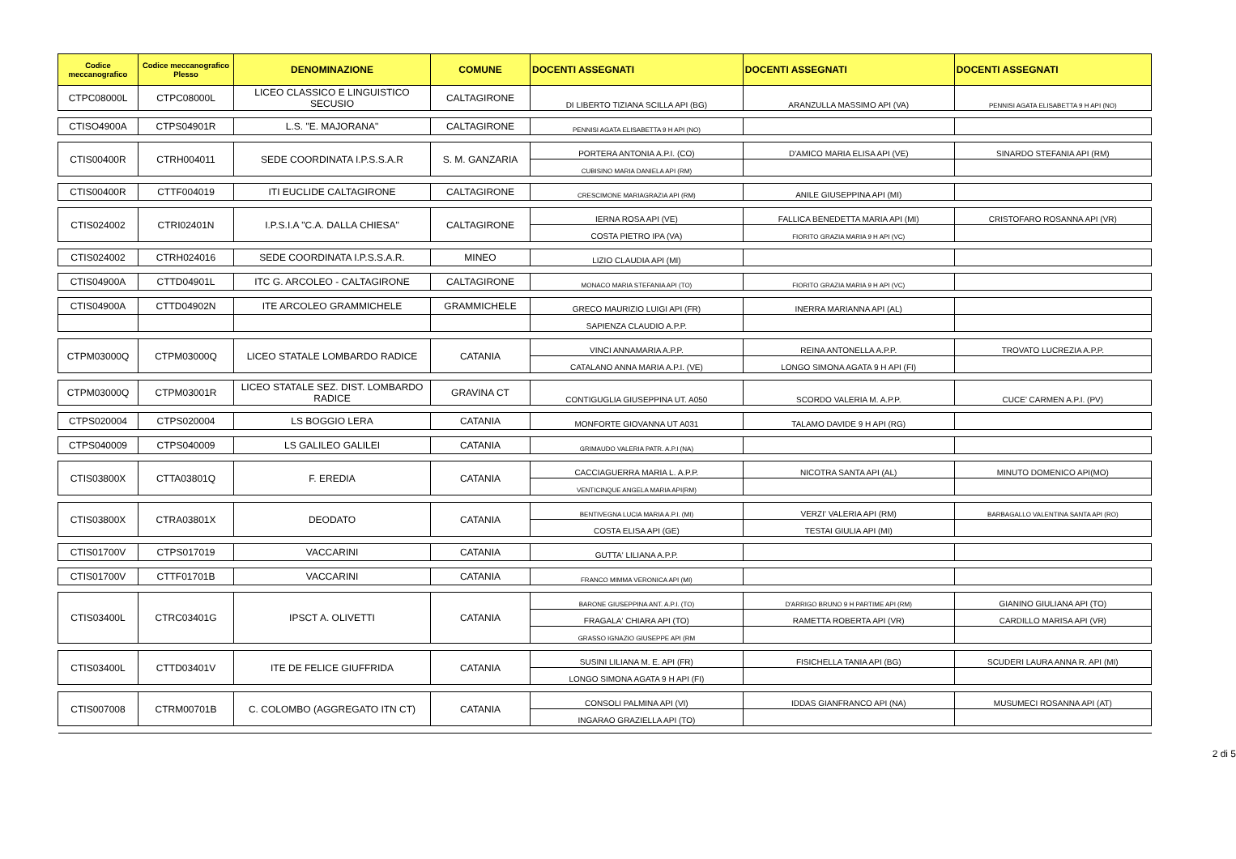| Codice meccanografico | Codice meccanografico Plesso | DENOMINAZIONE | COMUNE | DOCENTI ASSEGNATI | DOCENTI ASSEGNATI | DOCENTI ASSEGNATI |
| --- | --- | --- | --- | --- | --- | --- |
| CTPC08000L | CTPC08000L | LICEO CLASSICO E LINGUISTICO SECUSIO | CALTAGIRONE | DI LIBERTO TIZIANA SCILLA API (BG) | ARANZULLA MASSIMO API (VA) | PENNISI AGATA ELISABETTA 9 H API (NO) |
| CTISO4900A | CTPS04901R | L.S. "E. MAJORANA" | CALTAGIRONE | PENNISI AGATA ELISABETTA 9 H API (NO) | | |
| CTIS00400R | CTRH004011 | SEDE COORDINATA I.P.S.S.A.R | S. M. GANZARIA | PORTERA ANTONIA A.P.I. (CO) | D'AMICO MARIA ELISA API (VE) | SINARDO STEFANIA API (RM) |
| | | | | CUBISINO MARIA DANIELA API (RM) | | |
| CTIS00400R | CTTF004019 | ITI EUCLIDE CALTAGIRONE | CALTAGIRONE | CRESCIMONE MARIAGRAZIA API (RM) | ANILE GIUSEPPINA API (MI) | |
| CTIS024002 | CTRI02401N | I.P.S.I.A "C.A. DALLA CHIESA" | CALTAGIRONE | IERNA ROSA API (VE) | FALLICA BENEDETTA MARIA API (MI) | CRISTOFARO ROSANNA API (VR) |
| | | | | COSTA PIETRO IPA (VA) | FIORITO GRAZIA MARIA 9 H API (VC) | |
| CTIS024002 | CTRH024016 | SEDE COORDINATA I.P.S.S.A.R. | MINEO | LIZIO CLAUDIA API (MI) | | |
| CTIS04900A | CTTD04901L | ITC G. ARCOLEO - CALTAGIRONE | CALTAGIRONE | MONACO MARIA STEFANIA API (TO) | FIORITO GRAZIA MARIA 9 H API (VC) | |
| CTIS04900A | CTTD04902N | ITE ARCOLEO GRAMMICHELE | GRAMMICHELE | GRECO MAURIZIO LUIGI API (FR) | INERRA MARIANNA API (AL) | |
| | | | | SAPIENZA CLAUDIO A.P.P. | | |
| CTPM03000Q | CTPM03000Q | LICEO STATALE LOMBARDO RADICE | CATANIA | VINCI ANNAMARIA A.P.P. | REINA ANTONELLA A.P.P. | TROVATO LUCREZIA A.P.P. |
| | | | | CATALANO ANNA MARIA A.P.I. (VE) | LONGO SIMONA AGATA 9 H API (FI) | |
| CTPM03000Q | CTPM03001R | LICEO STATALE SEZ. DIST. LOMBARDO RADICE | GRAVINA CT | CONTIGUGLIA GIUSEPPINA UT. A050 | SCORDO VALERIA M. A.P.P. | CUCE' CARMEN A.P.I. (PV) |
| CTPS020004 | CTPS020004 | LS BOGGIO LERA | CATANIA | MONFORTE GIOVANNA UT A031 | TALAMO DAVIDE 9 H API (RG) | |
| CTPS040009 | CTPS040009 | LS GALILEO GALILEI | CATANIA | GRIMAUDO VALERIA PATR. A.P.I (NA) | | |
| CTIS03800X | CTTA03801Q | F. EREDIA | CATANIA | CACCIAGUERRA MARIA L. A.P.P. | NICOTRA SANTA API (AL) | MINUTO DOMENICO API(MO) |
| | | | | VENTICINQUE ANGELA MARIA API(RM) | | |
| CTIS03800X | CTRA03801X | DEODATO | CATANIA | BENTIVEGNA LUCIA MARIA A.P.I. (MI) | VERZI' VALERIA API (RM) | BARBAGALLO VALENTINA SANTA API (RO) |
| | | | | COSTA ELISA API (GE) | TESTAI GIULIA API (MI) | |
| CTIS01700V | CTPS017019 | VACCARINI | CATANIA | GUTTA' LILIANA A.P.P. | | |
| CTIS01700V | CTTF01701B | VACCARINI | CATANIA | FRANCO MIMMA VERONICA API (MI) | | |
| CTIS03400L | CTRC03401G | IPSCT A. OLIVETTI | CATANIA | BARONE GIUSEPPINA ANT. A.P.I. (TO) | D'ARRIGO BRUNO 9 H PARTIME API (RM) | GIANINO GIULIANA API (TO) |
| | | | | FRAGALA' CHIARA API (TO) | RAMETTA ROBERTA API (VR) | CARDILLO MARISA API (VR) |
| | | | | GRASSO IGNAZIO GIUSEPPE API (RM | | |
| CTIS03400L | CTTD03401V | ITE DE FELICE GIUFFRIDA | CATANIA | SUSINI LILIANA M. E. API (FR) | FISICHELLA TANIA API (BG) | SCUDERI LAURA ANNA R. API (MI) |
| | | | | LONGO SIMONA AGATA 9 H API (FI) | | |
| CTIS007008 | CTRM00701B | C. COLOMBO (AGGREGATO ITN CT) | CATANIA | CONSOLI PALMINA API (VI) | IDDAS GIANFRANCO API (NA) | MUSUMECI ROSANNA API (AT) |
| | | | | INGARAO GRAZIELLA API (TO) | | |
2 di 5